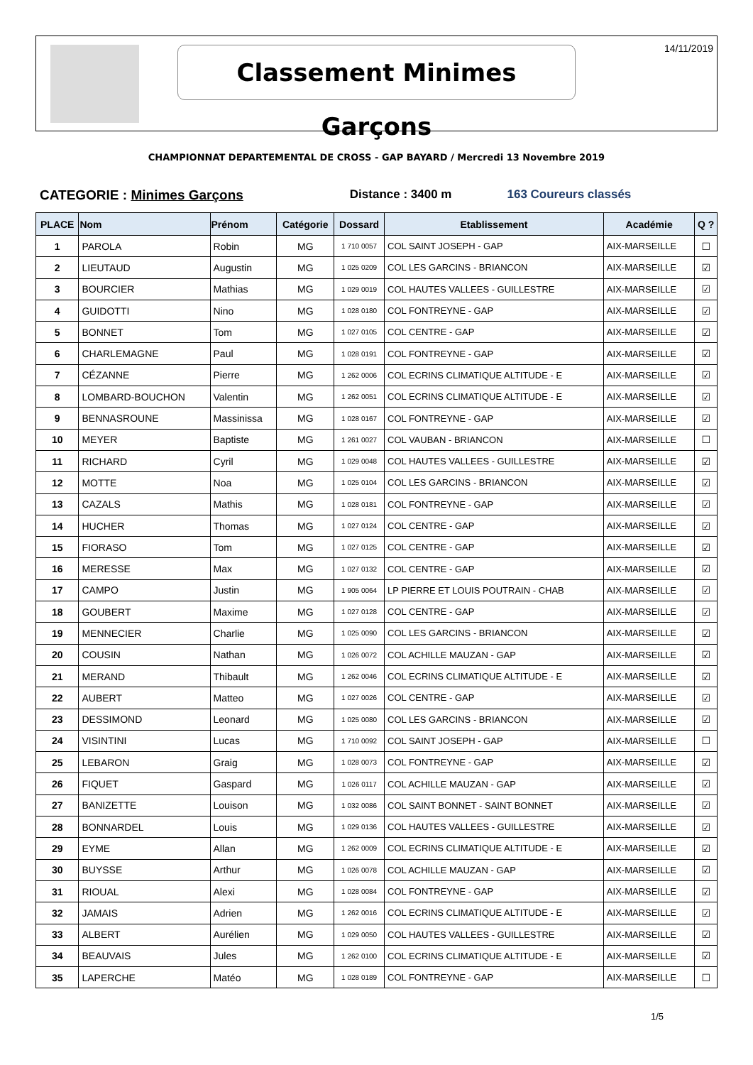14/11/2019 Classement Minimes Garçons
CHAMPIONNAT DEPARTEMENTAL DE CROSS - GAP BAYARD / Mercredi 13 Novembre 2019
CATEGORIE : Minimes Garçons Distance : 3400 m 163 Coureurs classés
| PLACE | Nom | Prénom | Catégorie | Dossard | Etablissement | Académie | Q ? |
| --- | --- | --- | --- | --- | --- | --- | --- |
| 1 | PAROLA | Robin | MG | 1 710 0057 | COL SAINT JOSEPH - GAP | AIX-MARSEILLE | ☐ |
| 2 | LIEUTAUD | Augustin | MG | 1 025 0209 | COL LES GARCINS - BRIANCON | AIX-MARSEILLE | ☑ |
| 3 | BOURCIER | Mathias | MG | 1 029 0019 | COL HAUTES VALLEES - GUILLESTRE | AIX-MARSEILLE | ☑ |
| 4 | GUIDOTTI | Nino | MG | 1 028 0180 | COL FONTREYNE - GAP | AIX-MARSEILLE | ☑ |
| 5 | BONNET | Tom | MG | 1 027 0105 | COL CENTRE - GAP | AIX-MARSEILLE | ☑ |
| 6 | CHARLEMAGNE | Paul | MG | 1 028 0191 | COL FONTREYNE - GAP | AIX-MARSEILLE | ☑ |
| 7 | CÉZANNE | Pierre | MG | 1 262 0006 | COL ECRINS CLIMATIQUE ALTITUDE - E | AIX-MARSEILLE | ☑ |
| 8 | LOMBARD-BOUCHON | Valentin | MG | 1 262 0051 | COL ECRINS CLIMATIQUE ALTITUDE - E | AIX-MARSEILLE | ☑ |
| 9 | BENNASROUNE | Massinissa | MG | 1 028 0167 | COL FONTREYNE - GAP | AIX-MARSEILLE | ☑ |
| 10 | MEYER | Baptiste | MG | 1 261 0027 | COL VAUBAN - BRIANCON | AIX-MARSEILLE | ☐ |
| 11 | RICHARD | Cyril | MG | 1 029 0048 | COL HAUTES VALLEES - GUILLESTRE | AIX-MARSEILLE | ☑ |
| 12 | MOTTE | Noa | MG | 1 025 0104 | COL LES GARCINS - BRIANCON | AIX-MARSEILLE | ☑ |
| 13 | CAZALS | Mathis | MG | 1 028 0181 | COL FONTREYNE - GAP | AIX-MARSEILLE | ☑ |
| 14 | HUCHER | Thomas | MG | 1 027 0124 | COL CENTRE - GAP | AIX-MARSEILLE | ☑ |
| 15 | FIORASO | Tom | MG | 1 027 0125 | COL CENTRE - GAP | AIX-MARSEILLE | ☑ |
| 16 | MERESSE | Max | MG | 1 027 0132 | COL CENTRE - GAP | AIX-MARSEILLE | ☑ |
| 17 | CAMPO | Justin | MG | 1 905 0064 | LP PIERRE ET LOUIS POUTRAIN - CHAB | AIX-MARSEILLE | ☑ |
| 18 | GOUBERT | Maxime | MG | 1 027 0128 | COL CENTRE - GAP | AIX-MARSEILLE | ☑ |
| 19 | MENNECIER | Charlie | MG | 1 025 0090 | COL LES GARCINS - BRIANCON | AIX-MARSEILLE | ☑ |
| 20 | COUSIN | Nathan | MG | 1 026 0072 | COL ACHILLE MAUZAN - GAP | AIX-MARSEILLE | ☑ |
| 21 | MERAND | Thibault | MG | 1 262 0046 | COL ECRINS CLIMATIQUE ALTITUDE - E | AIX-MARSEILLE | ☑ |
| 22 | AUBERT | Matteo | MG | 1 027 0026 | COL CENTRE - GAP | AIX-MARSEILLE | ☑ |
| 23 | DESSIMOND | Leonard | MG | 1 025 0080 | COL LES GARCINS - BRIANCON | AIX-MARSEILLE | ☑ |
| 24 | VISINTINI | Lucas | MG | 1 710 0092 | COL SAINT JOSEPH - GAP | AIX-MARSEILLE | ☐ |
| 25 | LEBARON | Graig | MG | 1 028 0073 | COL FONTREYNE - GAP | AIX-MARSEILLE | ☑ |
| 26 | FIQUET | Gaspard | MG | 1 026 0117 | COL ACHILLE MAUZAN - GAP | AIX-MARSEILLE | ☑ |
| 27 | BANIZETTE | Louison | MG | 1 032 0086 | COL SAINT BONNET - SAINT BONNET | AIX-MARSEILLE | ☑ |
| 28 | BONNARDEL | Louis | MG | 1 029 0136 | COL HAUTES VALLEES - GUILLESTRE | AIX-MARSEILLE | ☑ |
| 29 | EYME | Allan | MG | 1 262 0009 | COL ECRINS CLIMATIQUE ALTITUDE - E | AIX-MARSEILLE | ☑ |
| 30 | BUYSSE | Arthur | MG | 1 026 0078 | COL ACHILLE MAUZAN - GAP | AIX-MARSEILLE | ☑ |
| 31 | RIOUAL | Alexi | MG | 1 028 0084 | COL FONTREYNE - GAP | AIX-MARSEILLE | ☑ |
| 32 | JAMAIS | Adrien | MG | 1 262 0016 | COL ECRINS CLIMATIQUE ALTITUDE - E | AIX-MARSEILLE | ☑ |
| 33 | ALBERT | Aurélien | MG | 1 029 0050 | COL HAUTES VALLEES - GUILLESTRE | AIX-MARSEILLE | ☑ |
| 34 | BEAUVAIS | Jules | MG | 1 262 0100 | COL ECRINS CLIMATIQUE ALTITUDE - E | AIX-MARSEILLE | ☑ |
| 35 | LAPERCHE | Matéo | MG | 1 028 0189 | COL FONTREYNE - GAP | AIX-MARSEILLE | ☐ |
1/5